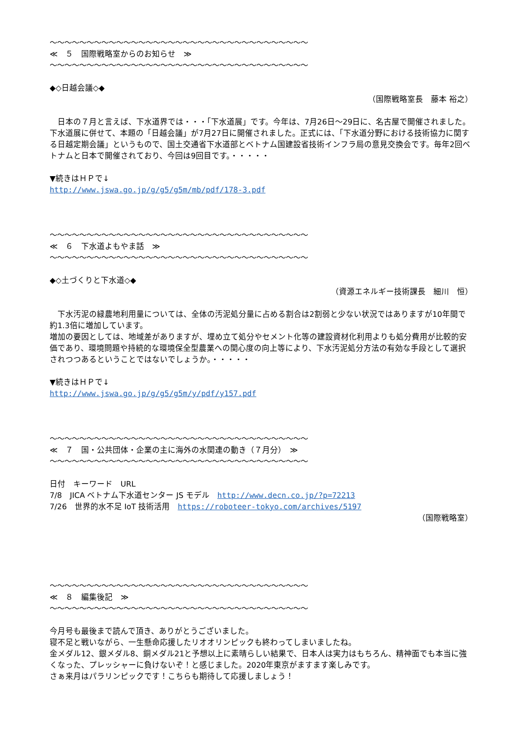〜〜〜〜〜〜〜〜〜〜〜〜〜〜〜〜〜〜〜〜〜〜〜〜〜〜〜〜〜〜〜〜〜〜〜
≪　５　国際戦略室からのお知らせ　≫
〜〜〜〜〜〜〜〜〜〜〜〜〜〜〜〜〜〜〜〜〜〜〜〜〜〜〜〜〜〜〜〜〜〜〜
◆◇日越会議◇◆
（国際戦略室長　藤本 裕之）
　日本の７月と言えば、下水道界では・・・「下水道展」です。今年は、7月26日〜29日に、名古屋で開催されました。下水道展に併せて、本題の「日越会議」が7月27日に開催されました。正式には、「下水道分野における技術協力に関する日越定期会議」というもので、国土交通省下水道部とベトナム国建設省技術インフラ局の意見交換会です。毎年2回ベトナムと日本で開催されており、今回は9回目です。・・・・・
▼続きはＨＰで↓
http://www.jswa.go.jp/g/g5/g5m/mb/pdf/178-3.pdf
〜〜〜〜〜〜〜〜〜〜〜〜〜〜〜〜〜〜〜〜〜〜〜〜〜〜〜〜〜〜〜〜〜〜〜
≪　６　下水道よもやま話　≫
〜〜〜〜〜〜〜〜〜〜〜〜〜〜〜〜〜〜〜〜〜〜〜〜〜〜〜〜〜〜〜〜〜〜〜
◆◇土づくりと下水道◇◆
（資源エネルギー技術課長　細川　恒）
　下水汚泥の緑農地利用量については、全体の汚泥処分量に占める割合は2割弱と少ない状況ではありますが10年間で約1.3倍に増加しています。
増加の要因としては、地域差がありますが、埋め立て処分やセメント化等の建設資材化利用よりも処分費用が比較的安価であり、環境問題や持続的な環境保全型農業への関心度の向上等により、下水汚泥処分方法の有効な手段として選択されつつあるということではないでしょうか。・・・・・
▼続きはＨＰで↓
http://www.jswa.go.jp/g/g5/g5m/y/pdf/y157.pdf
〜〜〜〜〜〜〜〜〜〜〜〜〜〜〜〜〜〜〜〜〜〜〜〜〜〜〜〜〜〜〜〜〜〜〜
≪　７　国・公共団体・企業の主に海外の水関連の動き（７月分）　≫
〜〜〜〜〜〜〜〜〜〜〜〜〜〜〜〜〜〜〜〜〜〜〜〜〜〜〜〜〜〜〜〜〜〜〜
日付　キーワード　URL
7/8　JICA ベトナム下水道センター JS モデル　http://www.decn.co.jp/?p=72213
7/26　世界的水不足 IoT 技術活用　https://roboteer-tokyo.com/archives/5197
（国際戦略室）
〜〜〜〜〜〜〜〜〜〜〜〜〜〜〜〜〜〜〜〜〜〜〜〜〜〜〜〜〜〜〜〜〜〜〜
≪　８　編集後記　≫
〜〜〜〜〜〜〜〜〜〜〜〜〜〜〜〜〜〜〜〜〜〜〜〜〜〜〜〜〜〜〜〜〜〜〜
今月号も最後まで読んで頂き、ありがとうございました。
寝不足と戦いながら、一生懸命応援したリオオリンピックも終わってしまいましたね。
金メダル12、銀メダル8、銅メダル21と予想以上に素晴らしい結果で、日本人は実力はもちろん、精神面でも本当に強くなった、プレッシャーに負けないぞ！と感じました。2020年東京がますます楽しみです。
さぁ来月はパラリンピックです！こちらも期待して応援しましょう！